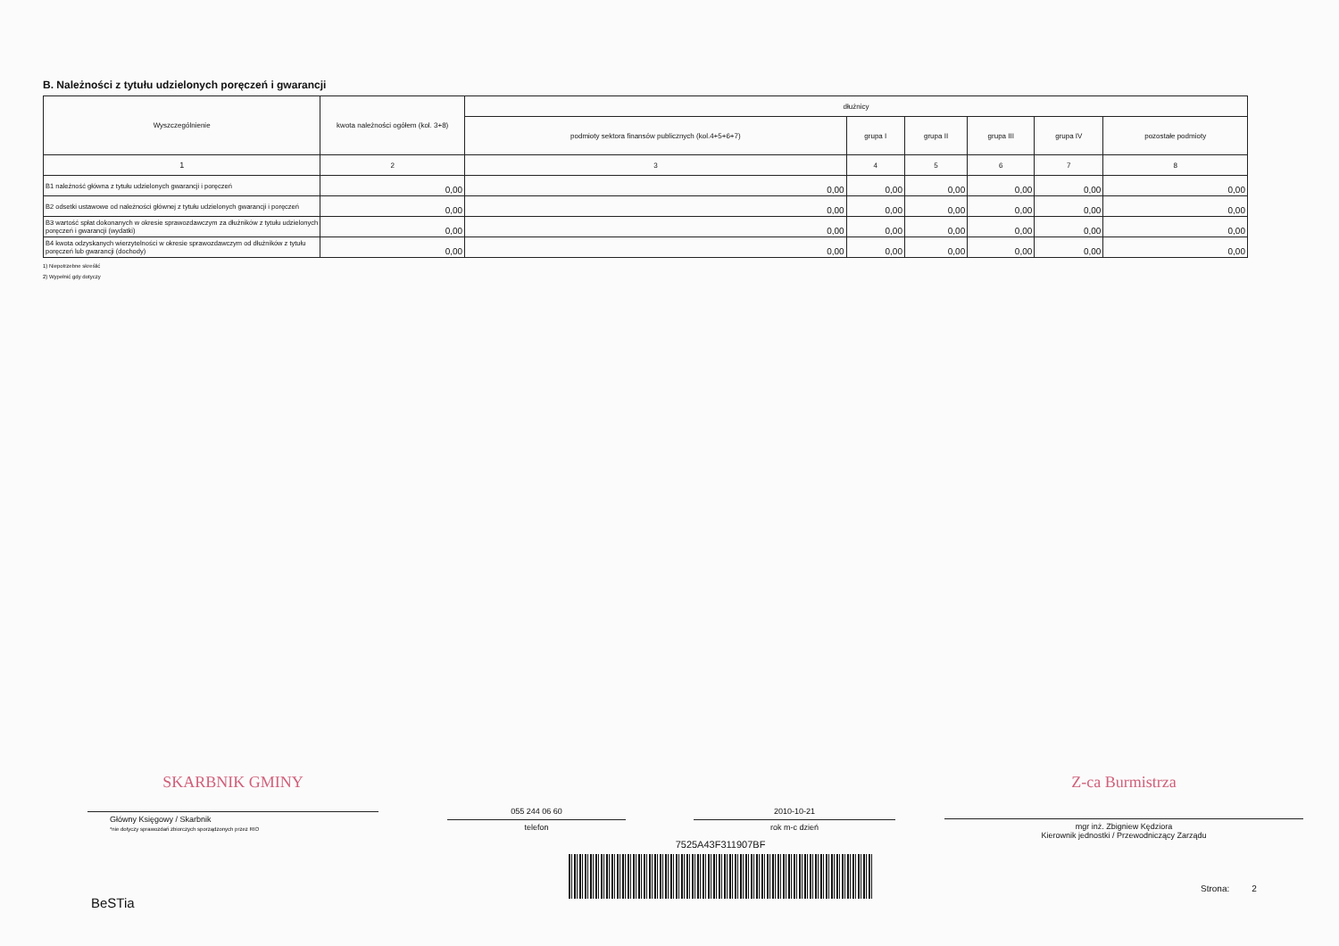B. Należności z tytułu udzielonych poręczeń i gwarancji
| Wyszczególnienie | kwota należności ogółem (kol. 3+8) | dłużnicy | | | | | |
| --- | --- | --- | --- | --- | --- | --- | --- |
| | | podmioty sektora finansów publicznych (kol.4+5+6+7) | grupa I | grupa II | grupa III | grupa IV | pozostałe podmioty |
| 1 | 2 | 3 | 4 | 5 | 6 | 7 | 8 |
| B1 należność główna z tytułu udzielonych gwarancji i poręczeń | 0,00 | 0,00 | 0,00 | 0,00 | 0,00 | 0,00 | 0,00 |
| B2 odsetki ustawowe od należności głównej z tytułu udzielonych gwarancji i poręczeń | 0,00 | 0,00 | 0,00 | 0,00 | 0,00 | 0,00 | 0,00 |
| B3 wartość spłat dokonanych w okresie sprawozdawczym za dłużników z tytułu udzielonych poręczeń i gwarancji (wydatki) | 0,00 | 0,00 | 0,00 | 0,00 | 0,00 | 0,00 | 0,00 |
| B4 kwota odzyskanych wierzytelności w okresie sprawozdawczym od dłużników z tytułu poręczeń lub gwarancji (dochody) | 0,00 | 0,00 | 0,00 | 0,00 | 0,00 | 0,00 | 0,00 |
1) Niepotrzebne skreślić
2) Wypełnić gdy dotyczy
SKARBNIK GMINY
Główny Księgowy / Skarbnik
*nie dotyczy sprawozdań zbiorczych sporządzonych przez RIO
055 244 06 60
telefon
2010-10-21
rok m-c dzień
Z-ca Burmistrza
mgr inż. Zbigniew Kędziora
Kierownik jednostki / Przewodniczący Zarządu
7525A43F311907BF
BeSTia
Strona: 2